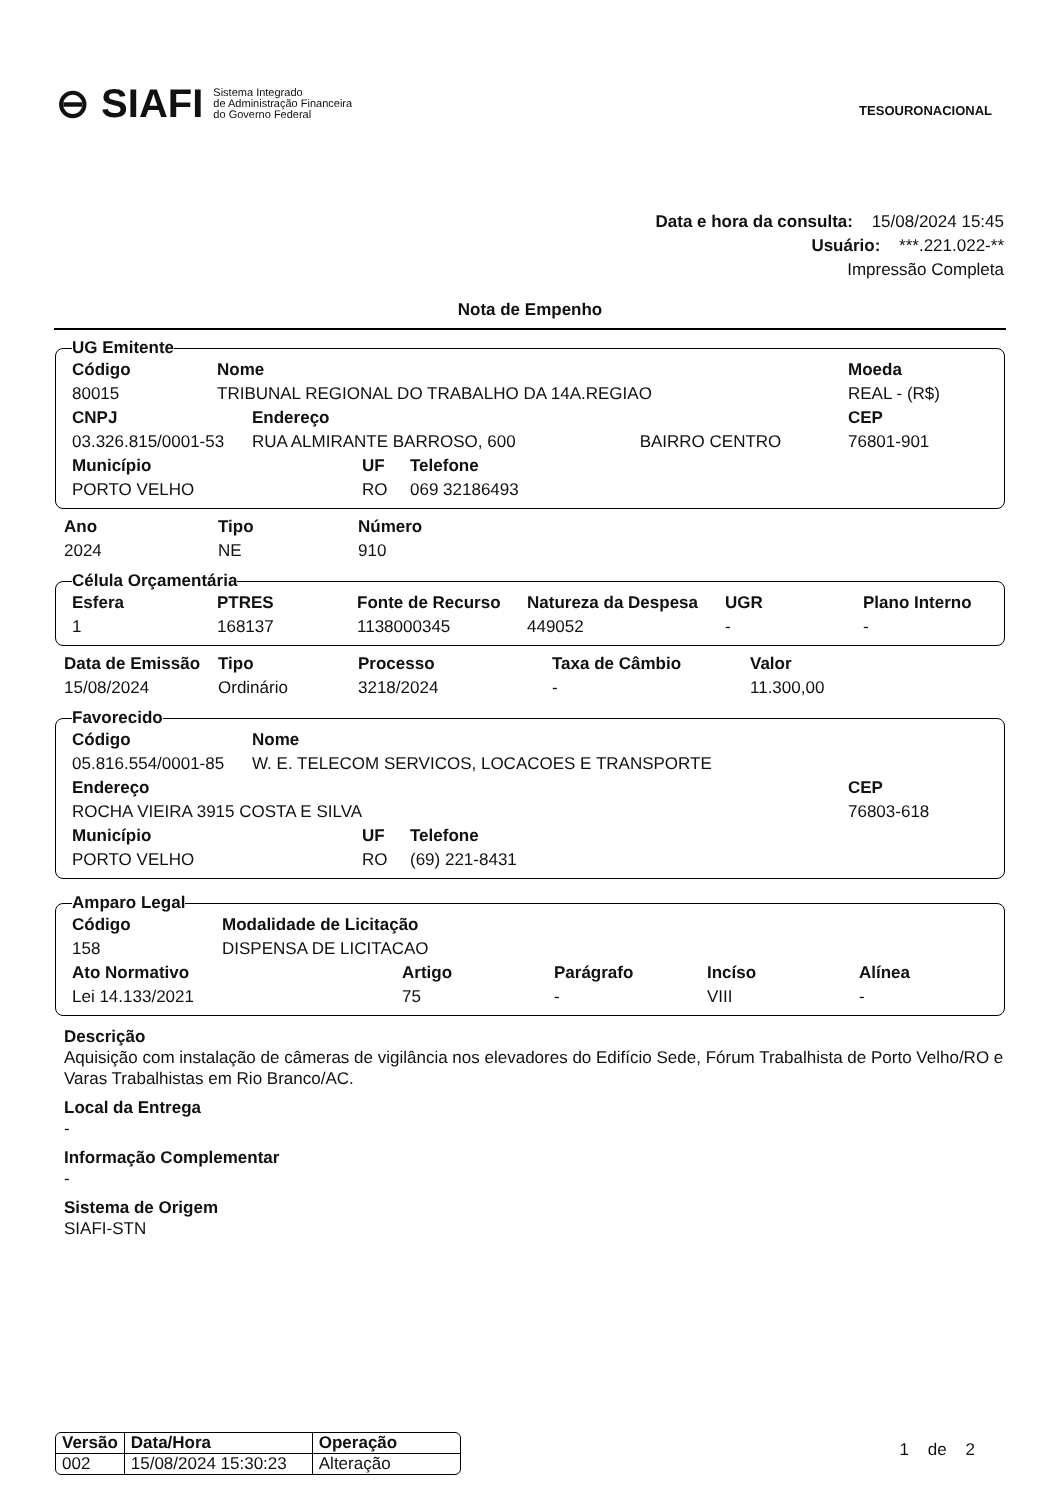⊖ SIAFI Sistema Integrado
de Administração Financeira
do Governo Federal
TESOURONACIONAL
Data e hora da consulta: 15/08/2024 15:45
Usuário: ***.221.022-**
Impressão Completa
Nota de Empenho
UG Emitente
| Código | Nome | Moeda |
| --- | --- | --- |
| 80015 | TRIBUNAL REGIONAL DO TRABALHO DA 14A.REGIAO | REAL - (R$) |
| CNPJ | Endereço | | CEP |
| --- | --- | --- | --- |
| 03.326.815/0001-53 | RUA ALMIRANTE BARROSO, 600 | BAIRRO CENTRO | 76801-901 |
| Município | UF | Telefone |
| --- | --- | --- |
| PORTO VELHO | RO | 069 32186493 |
| Ano | Tipo | Número |
| --- | --- | --- |
| 2024 | NE | 910 |
Célula Orçamentária
| Esfera | PTRES | Fonte de Recurso | Natureza da Despesa | UGR | Plano Interno |
| --- | --- | --- | --- | --- | --- |
| 1 | 168137 | 1138000345 | 449052 | - | - |
| Data de Emissão | Tipo | Processo | Taxa de Câmbio | Valor |
| --- | --- | --- | --- | --- |
| 15/08/2024 | Ordinário | 3218/2024 | - | 11.300,00 |
Favorecido
| Código | Nome |
| --- | --- |
| 05.816.554/0001-85 | W. E. TELECOM SERVICOS, LOCACOES E TRANSPORTE |
| Endereço | CEP |
| --- | --- |
| ROCHA VIEIRA 3915 COSTA E SILVA | 76803-618 |
| Município | UF | Telefone |
| --- | --- | --- |
| PORTO VELHO | RO | (69) 221-8431 |
Amparo Legal
| Código | Modalidade de Licitação |
| --- | --- |
| 158 | DISPENSA DE LICITACAO |
| Ato Normativo | Artigo | Parágrafo | Incíso | Alínea |
| --- | --- | --- | --- | --- |
| Lei 14.133/2021 | 75 | - | VIII | - |
Descrição
Aquisição com instalação de câmeras de vigilância nos elevadores do Edifício Sede, Fórum Trabalhista de Porto Velho/RO e Varas Trabalhistas em Rio Branco/AC.
Local da Entrega
-
Informação Complementar
-
Sistema de Origem
SIAFI-STN
| Versão | Data/Hora | Operação |
| --- | --- | --- |
| 002 | 15/08/2024 15:30:23 | Alteração |
1 de 2